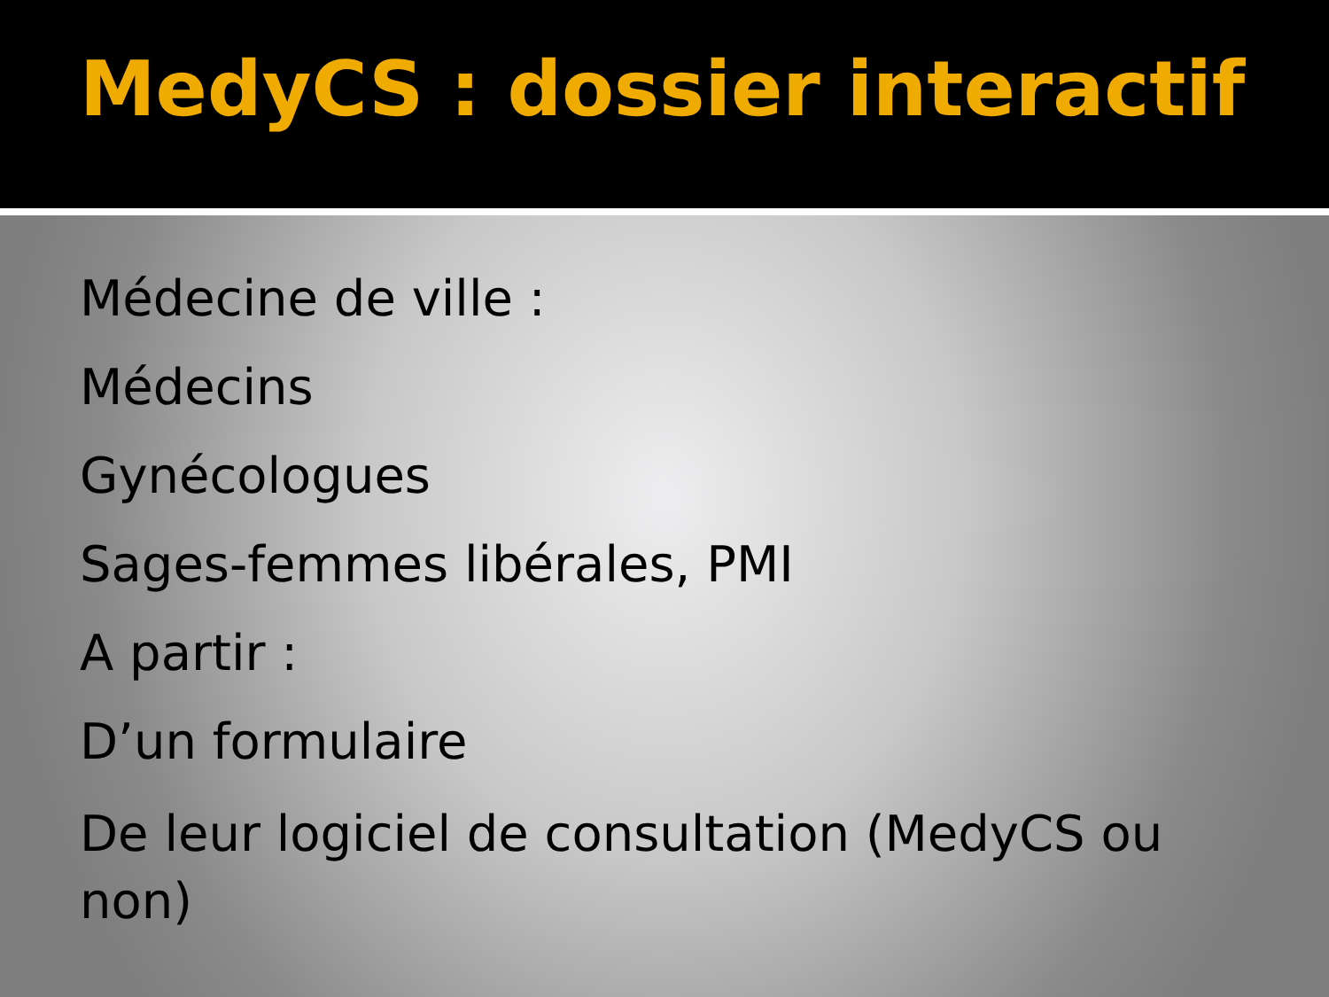MedyCS : dossier interactif
Médecine de ville :
Médecins
Gynécologues
Sages-femmes libérales, PMI
A partir :
D’un formulaire
De leur logiciel de consultation (MedyCS ou non)